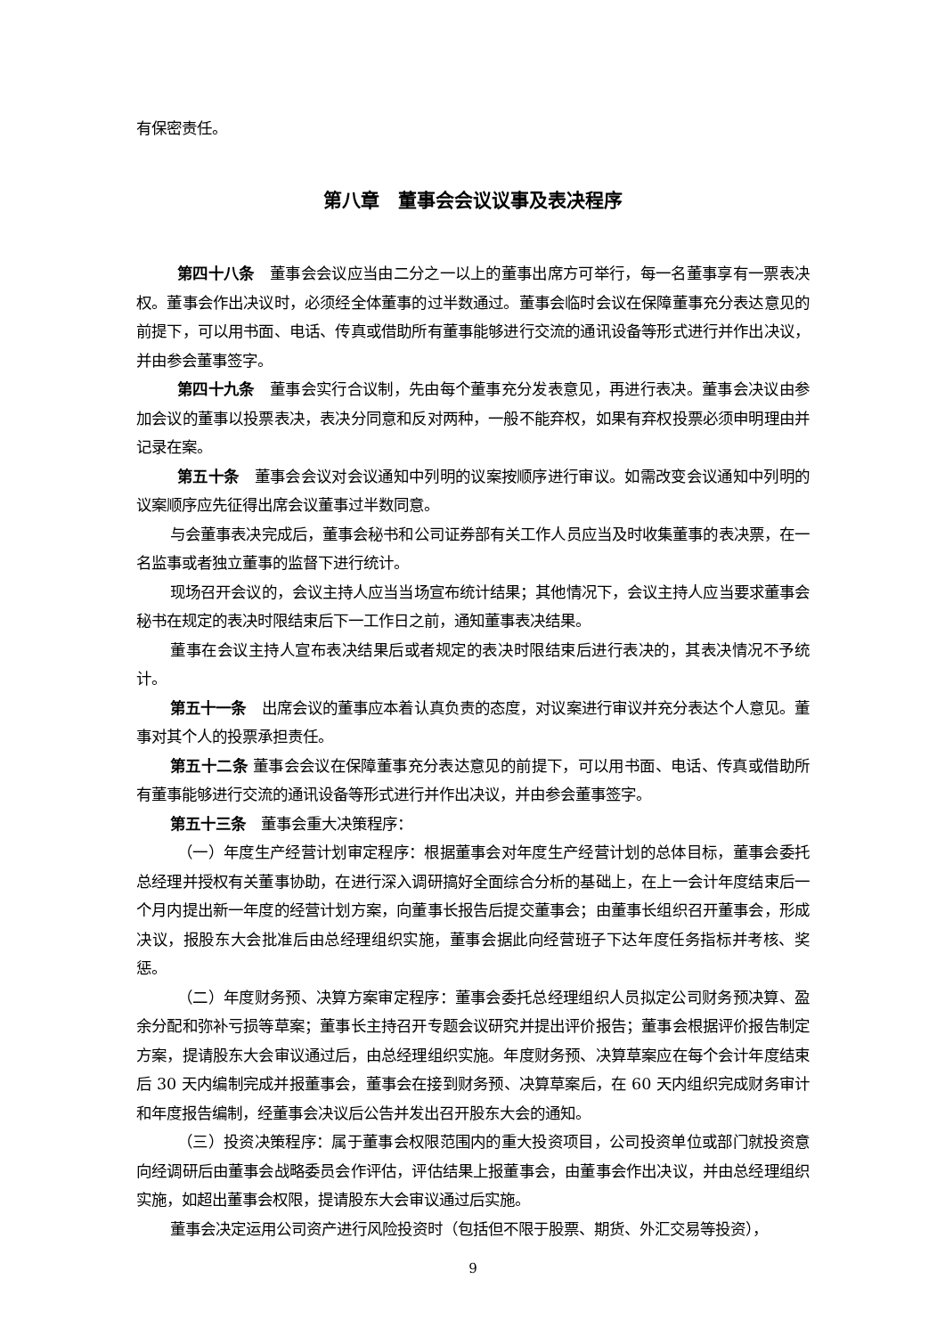有保密责任。
第八章 董事会会议议事及表决程序
第四十八条　董事会会议应当由二分之一以上的董事出席方可举行，每一名董事享有一票表决权。董事会作出决议时，必须经全体董事的过半数通过。董事会临时会议在保障董事充分表达意见的前提下，可以用书面、电话、传真或借助所有董事能够进行交流的通讯设备等形式进行并作出决议，并由参会董事签字。
第四十九条　董事会实行合议制，先由每个董事充分发表意见，再进行表决。董事会决议由参加会议的董事以投票表决，表决分同意和反对两种，一般不能弃权，如果有弃权投票必须申明理由并记录在案。
第五十条　董事会会议对会议通知中列明的议案按顺序进行审议。如需改变会议通知中列明的议案顺序应先征得出席会议董事过半数同意。
与会董事表决完成后，董事会秘书和公司证券部有关工作人员应当及时收集董事的表决票，在一名监事或者独立董事的监督下进行统计。
现场召开会议的，会议主持人应当当场宣布统计结果；其他情况下，会议主持人应当要求董事会秘书在规定的表决时限结束后下一工作日之前，通知董事表决结果。
董事在会议主持人宣布表决结果后或者规定的表决时限结束后进行表决的，其表决情况不予统计。
第五十一条　出席会议的董事应本着认真负责的态度，对议案进行审议并充分表达个人意见。董事对其个人的投票承担责任。
第五十二条 董事会会议在保障董事充分表达意见的前提下，可以用书面、电话、传真或借助所有董事能够进行交流的通讯设备等形式进行并作出决议，并由参会董事签字。
第五十三条　董事会重大决策程序：
（一）年度生产经营计划审定程序：根据董事会对年度生产经营计划的总体目标，董事会委托总经理并授权有关董事协助，在进行深入调研搞好全面综合分析的基础上，在上一会计年度结束后一个月内提出新一年度的经营计划方案，向董事长报告后提交董事会；由董事长组织召开董事会，形成决议，报股东大会批准后由总经理组织实施，董事会据此向经营班子下达年度任务指标并考核、奖惩。
（二）年度财务预、决算方案审定程序：董事会委托总经理组织人员拟定公司财务预决算、盈余分配和弥补亏损等草案；董事长主持召开专题会议研究并提出评价报告；董事会根据评价报告制定方案，提请股东大会审议通过后，由总经理组织实施。年度财务预、决算草案应在每个会计年度结束后 30 天内编制完成并报董事会，董事会在接到财务预、决算草案后，在 60 天内组织完成财务审计和年度报告编制，经董事会决议后公告并发出召开股东大会的通知。
（三）投资决策程序：属于董事会权限范围内的重大投资项目，公司投资单位或部门就投资意向经调研后由董事会战略委员会作评估，评估结果上报董事会，由董事会作出决议，并由总经理组织实施，如超出董事会权限，提请股东大会审议通过后实施。
董事会决定运用公司资产进行风险投资时（包括但不限于股票、期货、外汇交易等投资），
9